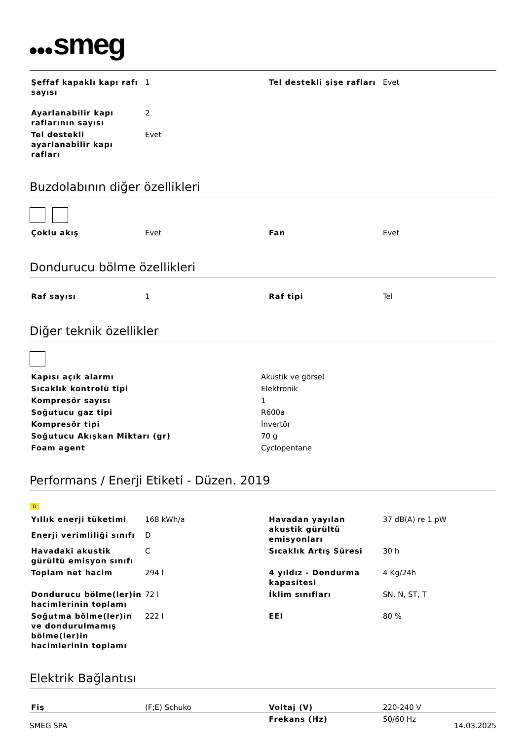smeg
| Şeffaf kapaklı kapı rafı sayısı | 1 | Tel destekli şişe rafları | Evet |
| Ayarlanabilir kapı raflarının sayısı | 2 | | |
| Tel destekli ayarlanabilir kapı rafları | Evet | | |
Buzdolabının diğer özellikleri
| Çoklu akış | Evet | Fan | Evet |
Dondurucu bölme özellikleri
| Raf sayısı | 1 | Raf tipi | Tel |
Diğer teknik özellikler
| Kapısı açık alarmı | Akustik ve görsel |
| Sıcaklık kontrolü tipi | Elektronik |
| Kompresör sayısı | 1 |
| Soğutucu gaz tipi | R600a |
| Kompresör tipi | İnvertör |
| Soğutucu Akışkan Miktarı (gr) | 70 g |
| Foam agent | Cyclopentane |
Performans / Enerji Etiketi - Düzen. 2019
D
| Yıllık enerji tüketimi | 168 kWh/a | Havadan yayılan akustik gürültü emisyonları | 37 dB(A) re 1 pW |
| Enerji verimliliği sınıfı | D | | |
| Havadaki akustik gürültü emisyon sınıfı | C | Sıcaklık Artış Süresi | 30 h |
| Toplam net hacim | 294 l | 4 yıldız - Dondurma kapasitesi | 4 Kg/24h |
| Dondurucu bölme(ler)in hacimlerinin toplamı | 72 l | İklim sınıfları | SN, N, ST, T |
| Soğutma bölme(ler)in ve dondurulmamış bölme(ler)in hacimlerinin toplamı | 222 l | EEI | 80 % |
Elektrik Bağlantısı
| Fiş | (F;E) Schuko | Voltaj (V) | 220-240 V |
| | | Frekans (Hz) | 50/60 Hz |
SMEG SPA 14.03.2025